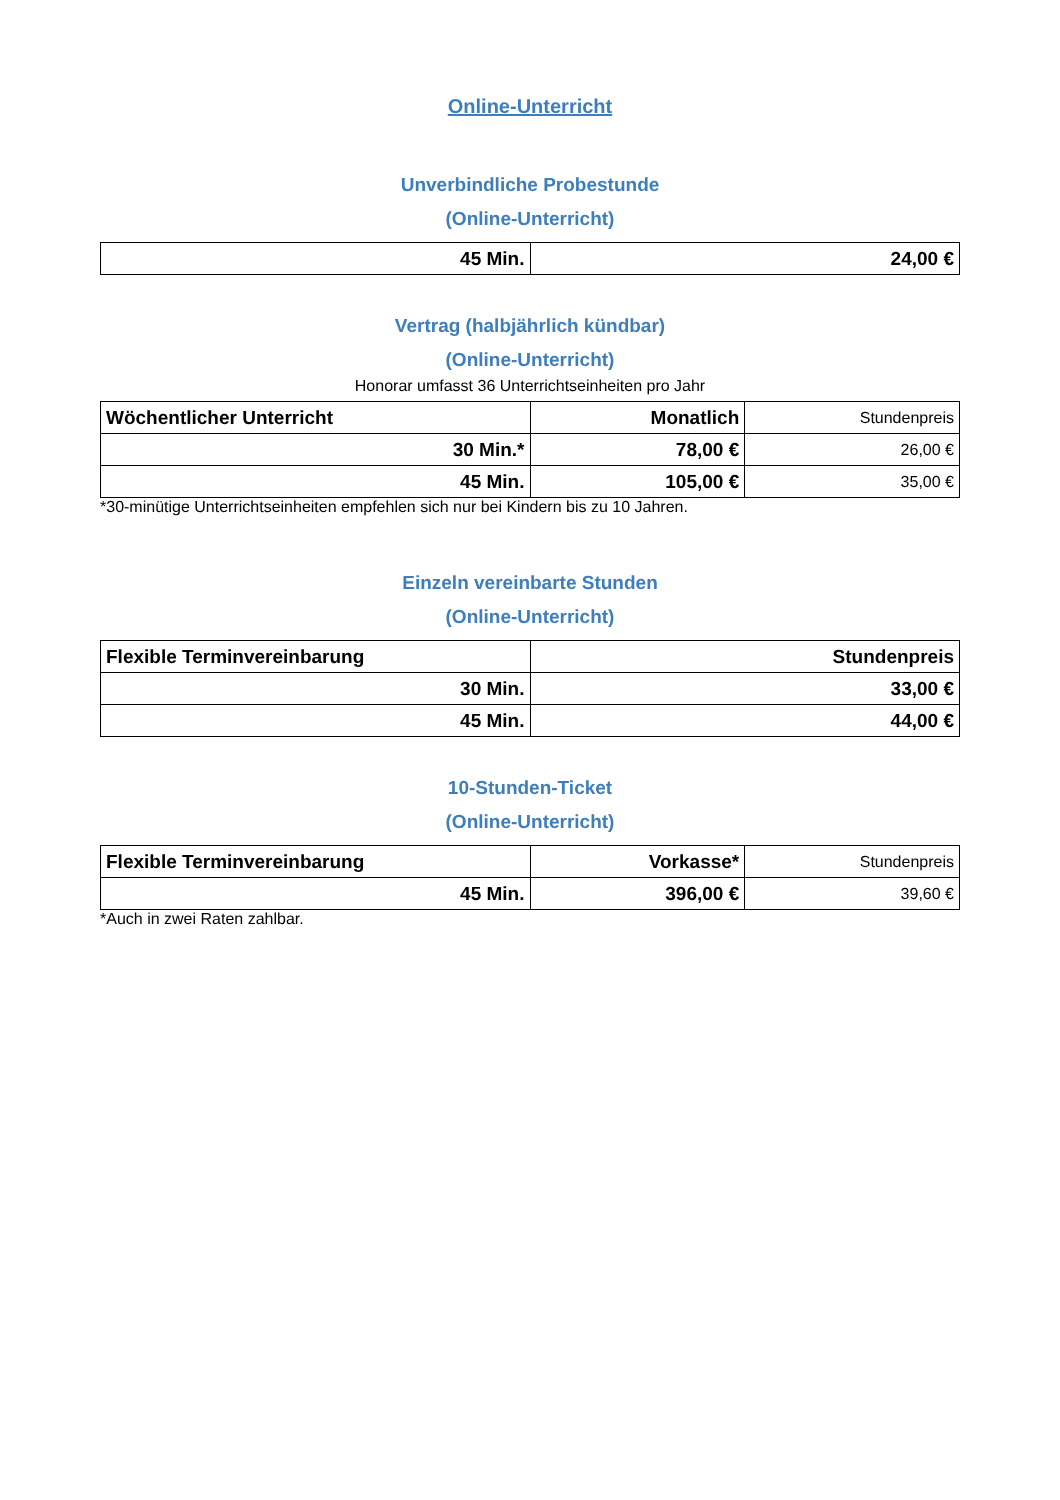Online-Unterricht
Unverbindliche Probestunde
(Online-Unterricht)
| 45 Min. | 24,00 € |
Vertrag (halbjährlich kündbar)
(Online-Unterricht)
Honorar umfasst 36 Unterrichtseinheiten pro Jahr
| Wöchentlicher Unterricht | Monatlich | Stundenpreis |
| --- | --- | --- |
| 30 Min.* | 78,00 € | 26,00 € |
| 45 Min. | 105,00 € | 35,00 € |
*30-minütige Unterrichtseinheiten empfehlen sich nur bei Kindern bis zu 10 Jahren.
Einzeln vereinbarte Stunden
(Online-Unterricht)
| Flexible Terminvereinbarung | Stundenpreis |
| --- | --- |
| 30 Min. | 33,00 € |
| 45 Min. | 44,00 € |
10-Stunden-Ticket
(Online-Unterricht)
| Flexible Terminvereinbarung | Vorkasse* | Stundenpreis |
| --- | --- | --- |
| 45 Min. | 396,00 € | 39,60 € |
*Auch in zwei Raten zahlbar.